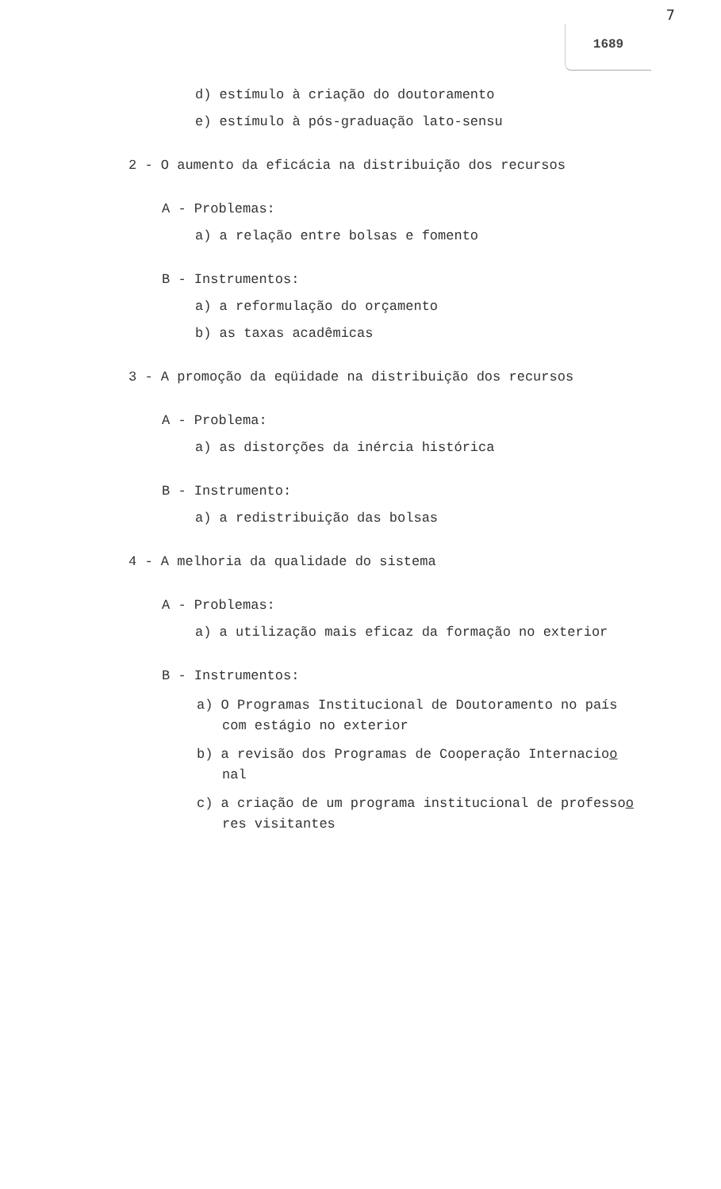7
1689
d) estímulo à criação do doutoramento
e) estímulo à pós-graduação lato-sensu
2 - O aumento da eficácia na distribuição dos recursos
A - Problemas:
a) a relação entre bolsas e fomento
B - Instrumentos:
a) a reformulação do orçamento
b) as taxas acadêmicas
3 - A promoção da eqüidade na distribuição dos recursos
A - Problema:
a) as distorções da inércia histórica
B - Instrumento:
a) a redistribuição das bolsas
4 - A melhoria da qualidade do sistema
A - Problemas:
a) a utilização mais eficaz da formação no exterior
B - Instrumentos:
a) O Programas Institucional de Doutoramento no país com estágio no exterior
b) a revisão dos Programas de Cooperação Internacioo nal
c) a criação de um programa institucional de professoo res visitantes